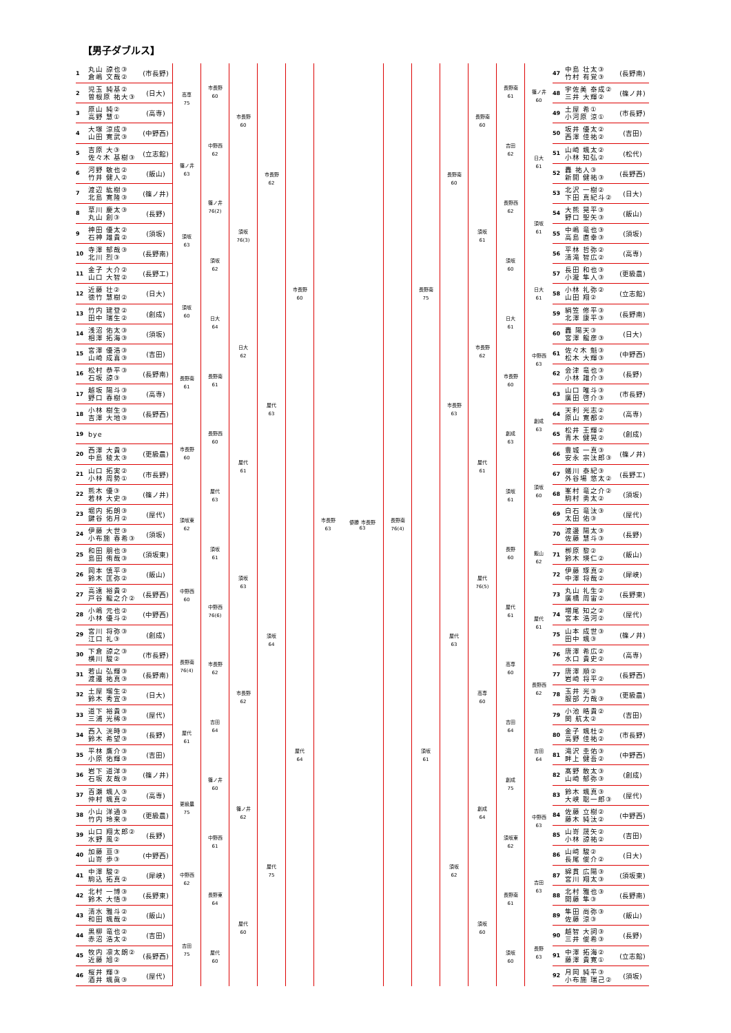【男子ダブルス】
1 丸山 諒也③
倉嶋 文哉② (市長野)
2 児玉 純基②
曽根原 祐大③ (日大)
3 原山 純②
高野 慧① (高専)
4 大塚 涼成③
山田 寛武③ (中野西)
5 吉原 大③
佐々木 基樹③ (立志館)
6 河野 敏也②
竹井 健人② (飯山)
7 渡辺 紘樹③
北島 寛隆③ (篠ノ井)
8 草川 慶太③
丸山 創③ (長野)
9 神田 優太②
石神 雄貴② (須坂)
10 寺澤 郁哉③
北川 烈③ (長野南)
11 金子 大介②
山口 大智② (長野工)
12 近藤 壮②
徳竹 慧樹② (日大)
13 竹内 建登②
田中 瑞生② (創成)
14 浅沼 佑太③
相澤 拓海③ (須坂)
15 宮澤 優浩③
山崎 成喜③ (吉田)
16 松村 恭平③
石坂 諒③ (長野南)
17 越坂 陽斗③
野口 春樹③ (高専)
18 小林 樹生③
吉澤 大地③ (長野西)
19 bye
20 西澤 大貴③
中島 稜太③ (更級農)
21 山口 拓実②
小林 周勢① (市長野)
22 熊木 優③
若林 大史③ (篠ノ井)
23 堀内 拓朗③
鍵谷 佑月② (屋代)
24 伊藤 大世③
小布施 春希③ (須坂)
25 和田 朋也③
島田 侑哉③ (須坂東)
26 岡本 慎平③
鈴木 匡弥② (飯山)
27 高遠 裕貴②
戸谷 龍之介② (長野西)
28 小嶋 元也②
小林 優斗② (中野西)
29 宮川 将弥③
江口 礼③ (創成)
30 下倉 諒之③
横川 駿② (市長野)
31 若山 弘輝③
渡邉 祐真③ (長野南)
32 土屋 瑠生②
鈴木 秀宜③ (日大)
33 道下 裕貴③
三浦 光稀③ (屋代)
34 西入 洸時③
鈴木 希望③ (長野)
35 平林 鷹介③
小原 佑輝③ (吉田)
36 岩下 道洋③
石坂 友哉③ (篠ノ井)
37 百瀬 颯人③
仲村 颯真② (高専)
38 小山 洋通③
竹内 玲来③ (更級農)
39 山口 翔太郎②
水野 風② (長野)
40 加藤 亘③
山嵜 歩③ (中野西)
41 中澤 駿②
駒込 拓真② (犀峡)
42 北村 一博③
鈴木 大悟③ (長野東)
43 清水 雅斗②
和田 颯哉② (飯山)
44 黒柳 竜也②
赤沼 浩太② (吉田)
45 牧内 凛太朗②
近藤 旭② (長野西)
46 桜井 輝③
酒井 颯眞③ (屋代)
高専
75
篠ノ井
63
須坂
63
須坂
60
長野南
61
市長野
60
須坂東
62
中野西
60
長野南
76(4)
屋代
61
更級農
75
中野西
62
吉田
75
市長野
60
中野西
62
篠ノ井
76(2)
須坂
62
日大
64
長野南
61
長野西
60
屋代
63
須坂
61
中野西
76(6)
市長野
62
吉田
64
篠ノ井
60
中野西
61
長野東
64
屋代
60
市長野
60
須坂
76(3)
日大
62
屋代
61
須坂
63
市長野
62
篠ノ井
62
屋代
60
市長野
62
屋代
63
須坂
64
屋代
75
市長野
60
屋代
64
市長野
63
優勝 市長野
63
長野南
76(4)
長野南
75
須坂
61
長野南
60
市長野
63
屋代
63
須坂
62
長野南
60
須坂
61
市長野
62
屋代
61
屋代
76(5)
高専
60
創成
64
須坂
60
長野南
61
吉田
62
長野西
62
須坂
60
日大
61
市長野
60
創成
63
須坂
61
長野
60
屋代
61
高専
60
吉田
64
創成
75
須坂東
62
長野南
61
須坂
60
篠ノ井
60
日大
61
須坂
61
日大
61
中野西
63
創成
63
須坂
60
飯山
62
屋代
61
長野西
62
吉田
64
中野西
63
吉田
63
長野
63
47 中島 壮太③
竹村 有覚③ (長野南)
48 宇佐美 泰成②
三井 大輝② (篠ノ井)
49 土屋 希①
小河原 涼① (市長野)
50 坂井 優太②
西澤 佳祐② (吉田)
51 山崎 颯太②
小林 知弘② (松代)
52 轟 祐人③
新開 健祐③ (長野西)
53 北沢 一樹②
下田 真紀斗② (日大)
54 大熊 晃平③
野口 聖矢③ (飯山)
55 中嶋 竜也③
高島 直幸③ (須坂)
56 平林 哲弥②
清滝 智広② (高専)
57 長田 和也③
小瀧 隼人③ (更級農)
58 小林 礼弥②
山田 翔② (立志館)
59 絹笠 修平③
北澤 康平③ (長野南)
60 轟 陽天③
宮澤 龍彦③ (日大)
61 佐々木 魁③
松木 大輝③ (中野西)
62 会津 竜也③
小林 雄介③ (長野)
63 山口 唯斗③
廣田 啓介③ (市長野)
64 天利 光志②
原山 寛都② (高専)
65 松井 王輝②
青木 健晃② (創成)
66 豊城 一真③
安永 宗汰郎③ (篠ノ井)
67 蟻川 泰紀③
外谷場 悠太② (長野工)
68 峯村 竜之介②
駒村 勇太② (須坂)
69 白石 竜汰③
太田 佑③ (屋代)
70 渡邊 陽太③
佐藤 慧斗③ (長野)
71 栁原 黎②
鈴木 瑛仁② (飯山)
72 伊藤 琢真②
中澤 将哉② (犀峡)
73 丸山 礼生②
廣橋 周宙② (長野東)
74 増尾 知之②
宮本 浩河② (屋代)
75 山本 成世③
田中 颯③ (篠ノ井)
76 唐澤 希広②
水口 貴史② (高専)
77 唐澤 順②
岩崎 将平② (長野西)
78 玉井 光③
服部 力哉③ (更級農)
79 小池 皓貴②
関 航太② (吉田)
80 金子 颯杜②
高野 佳祐② (市長野)
81 滝沢 圭佑③
畔上 健吾② (中野西)
82 髙野 敢太③
山崎 郁弥③ (創成)
83 鈴木 颯真③
大峡 聡一郎③ (屋代)
84 佐藤 立樹②
藤木 純汰② (中野西)
85 山嵜 晟矢②
小林 諒祐② (吉田)
86 山﨑 駿②
長尾 俊介② (日大)
87 綿貫 広陽③
宮川 翔太③ (須坂東)
88 北村 雅也③
開藤 隼③ (長野南)
89 隼田 尚弥③
佐藤 涼③ (飯山)
90 越智 大詞③
三井 俊希③ (長野)
91 中澤 拓海②
藤澤 貴寛① (立志館)
92 月岡 純平③
小布施 瑞己② (須坂)